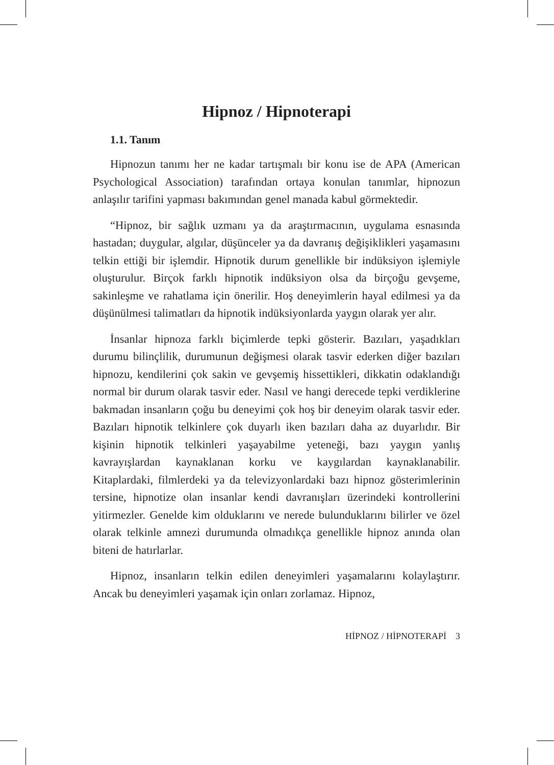Hipnoz / Hipnoterapi
1.1. Tanım
Hipnozun tanımı her ne kadar tartışmalı bir konu ise de APA (American Psychological Association) tarafından ortaya konulan tanımlar, hipnozun anlaşılır tarifini yapması bakımından genel manada kabul görmektedir.
“Hipnoz, bir sağlık uzmanı ya da araştırmacının, uygulama esnasında hastadan; duygular, algılar, düşünceler ya da davranış değişiklikleri yaşamasını telkin ettiği bir işlemdir. Hipnotik durum genellikle bir indüksiyon işlemiyle oluşturulur. Birçok farklı hipnotik indüksiyon olsa da birçoğu gevşeme, sakinleşme ve rahatlama için önerilir. Hoş deneyimlerin hayal edilmesi ya da düşünülmesi talimatları da hipnotik indüksiyonlarda yaygın olarak yer alır.
İnsanlar hipnoza farklı biçimlerde tepki gösterir. Bazıları, yaşadıkları durumu bilinçlilik, durumunun değişmesi olarak tasvir ederken diğer bazıları hipnozu, kendilerini çok sakin ve gevşemiş hissettikleri, dikkatin odaklandığı normal bir durum olarak tasvir eder. Nasıl ve hangi derecede tepki verdiklerine bakmadan insanların çoğu bu deneyimi çok hoş bir deneyim olarak tasvir eder. Bazıları hipnotik telkinlere çok duyarlı iken bazıları daha az duyarlıdır. Bir kişinin hipnotik telkinleri yaşayabilme yeteneği, bazı yaygın yanlış kavrayışlardan kaynaklanan korku ve kaygılardan kaynaklanabilir. Kitaplardaki, filmlerdeki ya da televizyonlardaki bazı hipnoz gösterimlerinin tersine, hipnotize olan insanlar kendi davranışları üzerindeki kontrollerini yitirmezler. Genelde kim olduklarını ve nerede bulunduklarını bilirler ve özel olarak telkinle amnezi durumunda olmadıkça genellikle hipnoz anında olan biteni de hatırlarlar.
Hipnoz, insanların telkin edilen deneyimleri yaşamalarını kolaylaştırır. Ancak bu deneyimleri yaşamak için onları zorlamaz. Hipnoz,
HİPNOZ / HİPNOTERAPİ 3